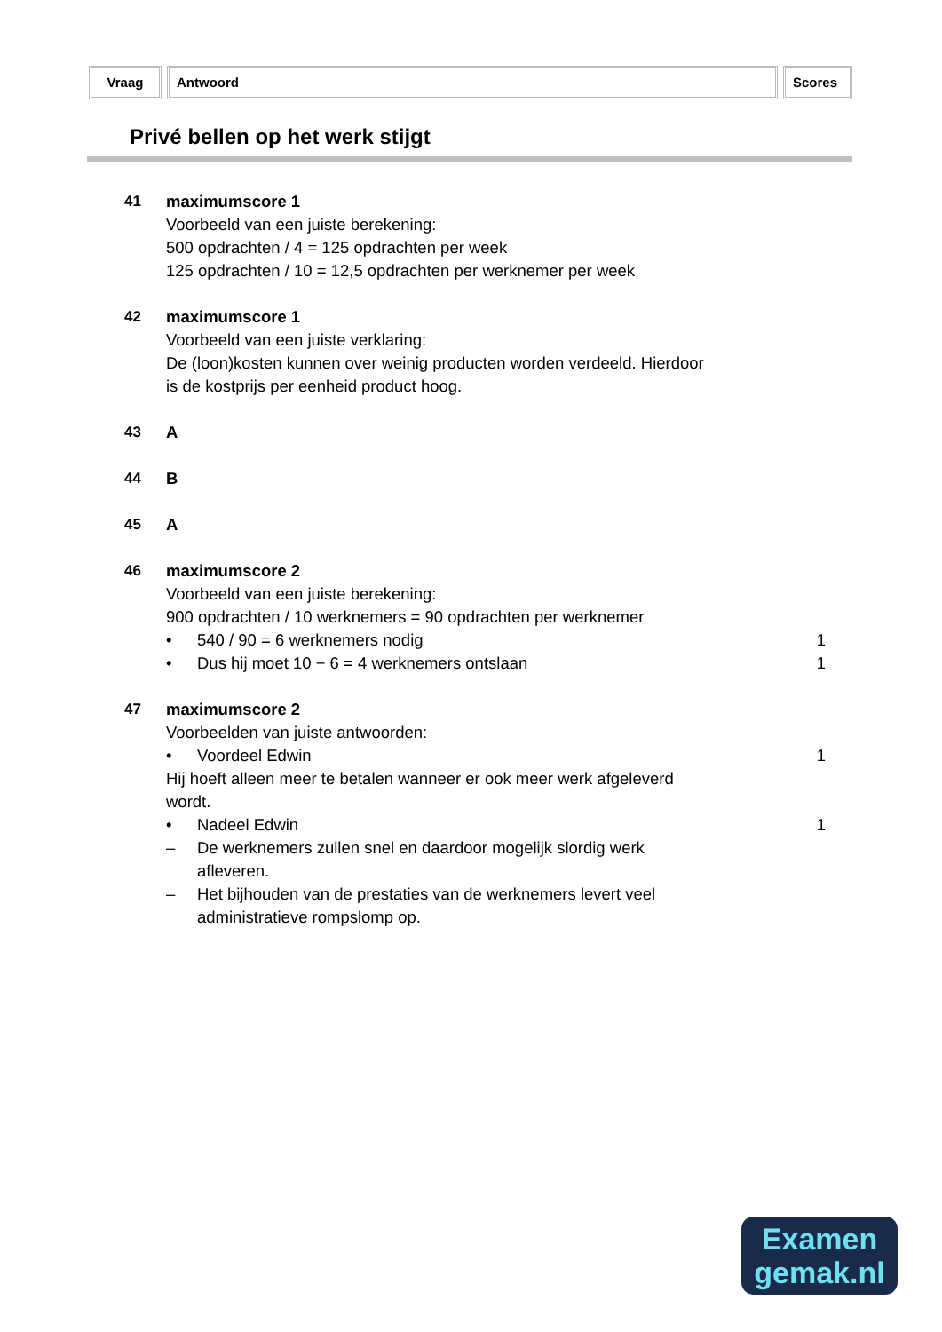Vraag Antwoord Scores
Privé bellen op het werk stijgt
41 maximumscore 1
Voorbeeld van een juiste berekening:
500 opdrachten / 4 = 125 opdrachten per week
125 opdrachten / 10 = 12,5 opdrachten per werknemer per week
42 maximumscore 1
Voorbeeld van een juiste verklaring:
De (loon)kosten kunnen over weinig producten worden verdeeld. Hierdoor
is de kostprijs per eenheid product hoog.
43 A
44 B
45 A
46 maximumscore 2
Voorbeeld van een juiste berekening:
900 opdrachten / 10 werknemers = 90 opdrachten per werknemer
• 540 / 90 = 6 werknemers nodig 1
• Dus hij moet 10 − 6 = 4 werknemers ontslaan 1
47 maximumscore 2
Voorbeelden van juiste antwoorden:
• Voordeel Edwin 1
Hij hoeft alleen meer te betalen wanneer er ook meer werk afgeleverd
wordt.
• Nadeel Edwin 1
– De werknemers zullen snel en daardoor mogelijk slordig werk
afleveren.
– Het bijhouden van de prestaties van de werknemers levert veel
administratieve rompslomp op.
Examen
gemak.nl